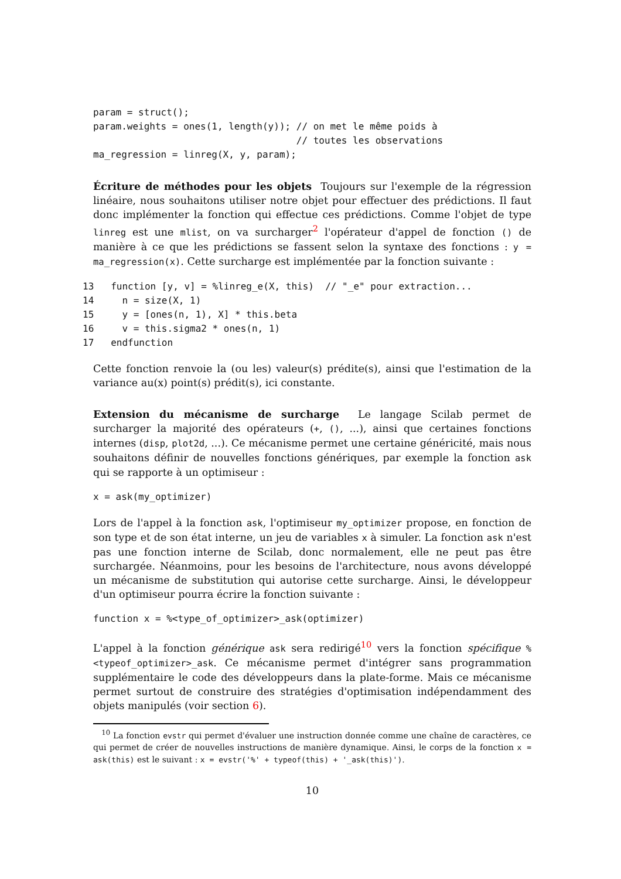param = struct();
param.weights = ones(1, length(y)); // on met le même poids à
                                    // toutes les observations
ma_regression = linreg(X, y, param);
Écriture de méthodes pour les objets Toujours sur l'exemple de la régression linéaire, nous souhaitons utiliser notre objet pour effectuer des prédictions. Il faut donc implémenter la fonction qui effectue ces prédictions. Comme l'objet de type linreg est une mlist, on va surcharger<sup>2</sup> l'opérateur d'appel de fonction () de manière à ce que les prédictions se fassent selon la syntaxe des fonctions : y = ma_regression(x). Cette surcharge est implémentée par la fonction suivante :
13   function [y, v] = %linreg_e(X, this)  // "_e" pour extraction...
14     n = size(X, 1)
15     y = [ones(n, 1), X] * this.beta
16     v = this.sigma2 * ones(n, 1)
17   endfunction
Cette fonction renvoie la (ou les) valeur(s) prédite(s), ainsi que l'estimation de la variance au(x) point(s) prédit(s), ici constante.
Extension du mécanisme de surcharge Le langage Scilab permet de surcharger la majorité des opérateurs (+, (), ...), ainsi que certaines fonctions internes (disp, plot2d, ...). Ce mécanisme permet une certaine généricité, mais nous souhaitons définir de nouvelles fonctions génériques, par exemple la fonction ask qui se rapporte à un optimiseur :
x = ask(my_optimizer)
Lors de l'appel à la fonction ask, l'optimiseur my_optimizer propose, en fonction de son type et de son état interne, un jeu de variables x à simuler. La fonction ask n'est pas une fonction interne de Scilab, donc normalement, elle ne peut pas être surchargée. Néanmoins, pour les besoins de l'architecture, nous avons développé un mécanisme de substitution qui autorise cette surcharge. Ainsi, le développeur d'un optimiseur pourra écrire la fonction suivante :
function x = %<type_of_optimizer>_ask(optimizer)
L'appel à la fonction générique ask sera redirigé<sup>10</sup> vers la fonction spécifique %<typeof_optimizer>_ask. Ce mécanisme permet d'intégrer sans programmation supplémentaire le code des développeurs dans la plate-forme. Mais ce mécanisme permet surtout de construire des stratégies d'optimisation indépendamment des objets manipulés (voir section 6).
<sup>10</sup> La fonction evstr qui permet d'évaluer une instruction donnée comme une chaîne de caractères, ce qui permet de créer de nouvelles instructions de manière dynamique. Ainsi, le corps de la fonction x = ask(this) est le suivant : x = evstr('%' + typeof(this) + '_ask(this)').
10